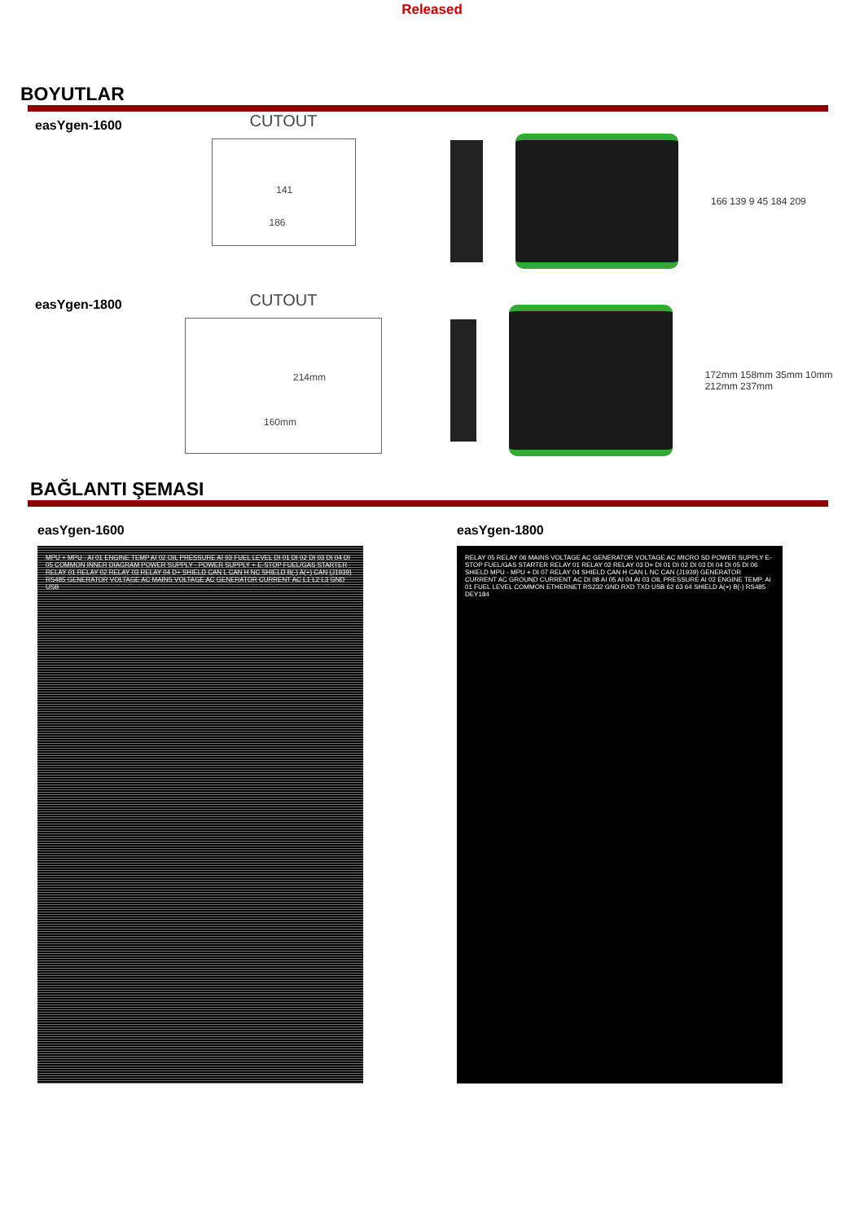Released
BOYUTLAR
easYgen-1600
CUTOUT
141
186
166 139 9 45 184 209
easYgen-1800
CUTOUT
214mm
160mm
172mm 158mm 35mm 10mm 212mm 237mm
BAĞLANTI ŞEMASI
easYgen-1600
MPU + MPU - AI 01 ENGINE TEMP AI 02 OIL PRESSURE AI 03 FUEL LEVEL DI 01 DI 02 DI 03 DI 04 DI 05 COMMON INNER DIAGRAM POWER SUPPLY - POWER SUPPLY + E-STOP FUEL/GAS STARTER RELAY 01 RELAY 02 RELAY 03 RELAY 04 D+ SHIELD CAN L CAN H NC SHIELD B(-) A(+) CAN (J1939) RS485 GENERATOR VOLTAGE AC MAINS VOLTAGE AC GENERATOR CURRENT AC L1 L2 L3 GND USB
easYgen-1800
RELAY 05 RELAY 06 MAINS VOLTAGE AC GENERATOR VOLTAGE AC MICRO SD POWER SUPPLY E-STOP FUEL/GAS STARTER RELAY 01 RELAY 02 RELAY 03 D+ DI 01 DI 02 DI 03 DI 04 DI 05 DI 06 SHIELD MPU - MPU + DI 07 RELAY 04 SHIELD CAN H CAN L NC CAN (J1939) GENERATOR CURRENT AC GROUND CURRENT AC DI 08 AI 05 AI 04 AI 03 OIL PRESSURE AI 02 ENGINE TEMP. AI 01 FUEL LEVEL COMMON ETHERNET RS232 GND RXD TXD USB 62 63 64 SHIELD A(+) B(-) RS485 DEY184